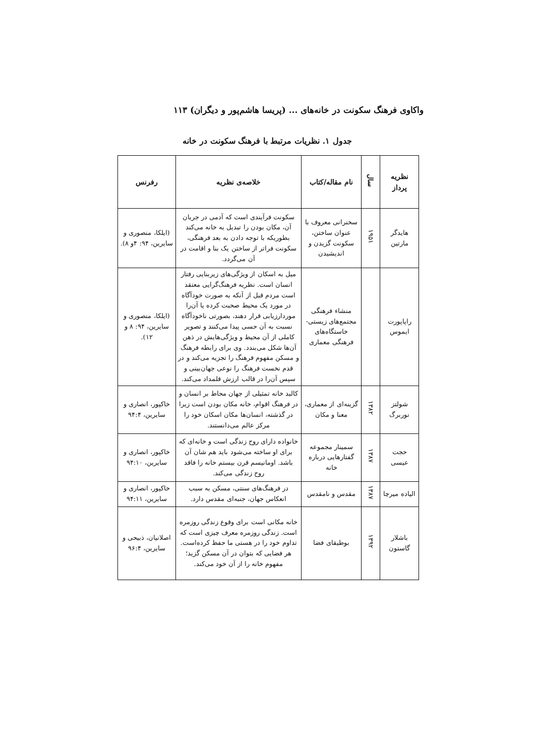واکاوی فرهنگ سکونت در خانه‌های ... (پریسا هاشم‌پور و دیگران) ۱۱۳
جدول ۱. نظریات مرتبط با فرهنگ سکونت در خانه
| نظریه پرداز | سال | نام مقاله/کتاب | خلاصه‌ی نظریه | رفرنس |
| --- | --- | --- | --- | --- |
| هایدگر مارتین | ۱۹۵۱ | سخنرانی معروف با عنوان ساختن، سکونت گزیدن و اندیشیدن | سکونت فرآیندی است که آدمی در جریان آن، مکان بودن را تبدیل به خانه می‌کند بطوریکه با توجه دادن به بعد فرهنگی، سکونت فراتر از ساختن یک بنا و اقامت در آن می‌گردد. | (ایلکا، منصوری و سایرین، ۹۴: ۴و ۸). |
| راپاپورت ایموس | | منشاء فرهنگی مجتمع‌های زیستی- خاستگاه‌های فرهنگی معماری | میل به اسکان از ویژگی‌های زیربنایی رفتار انسان است. نظریه فرهنگ‌گرایی معتقد است مردم قبل از آنکه به صورت خودآگاه در مورد یک محیط صحبت کرده یا آن‌را موردارزیابی قرار دهند، بصورتی ناخودآگاه نسبت به آن حسی پیدا می‌کنند و تصویر کاملی از آن محیط و ویژگی‌هایش در ذهن آن‌ها شکل می‌بندد. وی برای رابطه فرهنگ و مسکن مفهوم فرهنگ را تجزیه می‌کند و در قدم نخست فرهنگ را نوعی جهان‌بینی و سپس آن‌را در قالب ارزش قلمداد می‌کند. | (ایلکا، منصوری و سایرین، ۹۴: ۸ و ۱۲). |
| شولتز نوربرگ | ۱۳۸۲ | گزینه‌ای از معماری، معنا و مکان | کالبد خانه تمثیلی از جهان محاط بر انسان و در فرهنگ اقوام، خانه مکان بودن است زیرا در گذشته، انسان‌ها مکان اسکان خود را مرکز عالم می‌دانستند. | خاکپور، انصاری و سایرین، ۹۴:۴ |
| حجت عیسی | ۱۳۸۷ | سمینار مجموعه گفتارهایی درباره خانه | خانواده دارای روح زندگی است و خانه‌ای که برای او ساخته می‌شود باید هم شان آن باشد. اومانیسم قرن بیستم خانه را فاقد روح زندگی می‌کند. | خاکپور، انصاری و سایرین، ۹۴:۱۰ |
| الیاده میرچا | ۱۳۸۷ | مقدس و نامقدس | در فرهنگ‌های سنتی، مسکن به سبب انعکاس جهان، جنبه‌ای مقدس دارد. | خاکپور، انصاری و سایرین، ۹۴:۱۱ |
| باشلار گاستون | ۱۳۹۲ | بوطیقای فضا | خانه مکانی است برای وقوع زندگی روزمره است. زندگی روزمره معرف چیزی است که تداوم خود را در هستی ما حفظ کرده‌است. هر فضایی که بتوان در آن مسکن گزید؛ مفهوم خانه را از آن خود می‌کند. | اصلانیان، ذبیحی و سایرین، ۹۶:۴ |